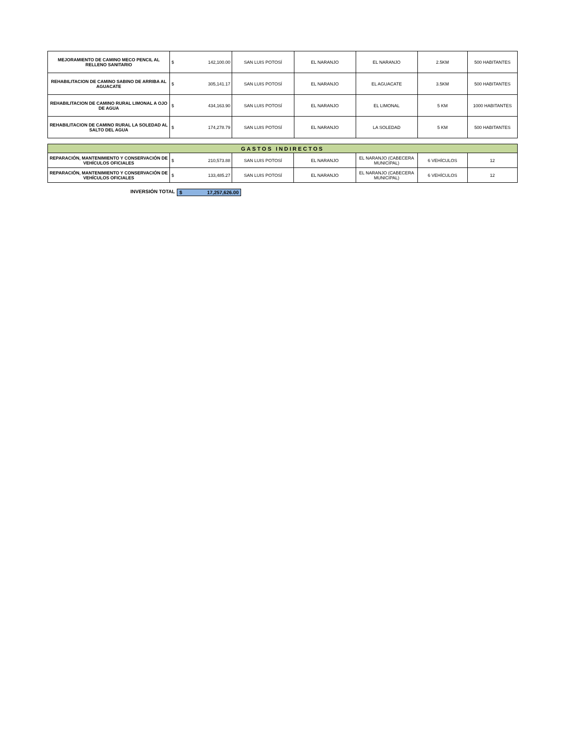| MEJORAMIENTO DE CAMINO MECO PENCIL AL RELLENO SANITARIO | $ | 142,100.00 | SAN LUIS POTOSÍ | EL NARANJO | EL NARANJO | 2.5KM | 500 HABITANTES |
| REHABILITACION DE CAMINO SABINO DE ARRIBA AL AGUACATE | $ | 305,141.17 | SAN LUIS POTOSÍ | EL NARANJO | EL AGUACATE | 3.5KM | 500 HABITANTES |
| REHABILITACION DE CAMINO RURAL LIMONAL A OJO DE AGUA | $ | 434,163.90 | SAN LUIS POTOSÍ | EL NARANJO | EL LIMONAL | 5 KM | 1000 HABITANTES |
| REHABILITACION DE CAMINO RURAL LA SOLEDAD AL SALTO DEL AGUA | $ | 174,278.79 | SAN LUIS POTOSÍ | EL NARANJO | LA SOLEDAD | 5 KM | 500 HABITANTES |
| GASTOS INDIRECTOS | | | | | | | |
| REPARACIÓN, MANTENIMIENTO Y CONSERVACIÓN DE VEHÍCULOS OFICIALES | $ | 210,573.88 | SAN LUIS POTOSÍ | EL NARANJO | EL NARANJO (CABECERA MUNICIPAL) | 6 VEHÍCULOS | 12 |
| REPARACIÓN, MANTENIMIENTO Y CONSERVACIÓN DE VEHÍCULOS OFICIALES | $ | 133,485.27 | SAN LUIS POTOSÍ | EL NARANJO | EL NARANJO (CABECERA MUNICIPAL) | 6 VEHÍCULOS | 12 |
INVERSIÓN TOTAL $ 17,257,626.00